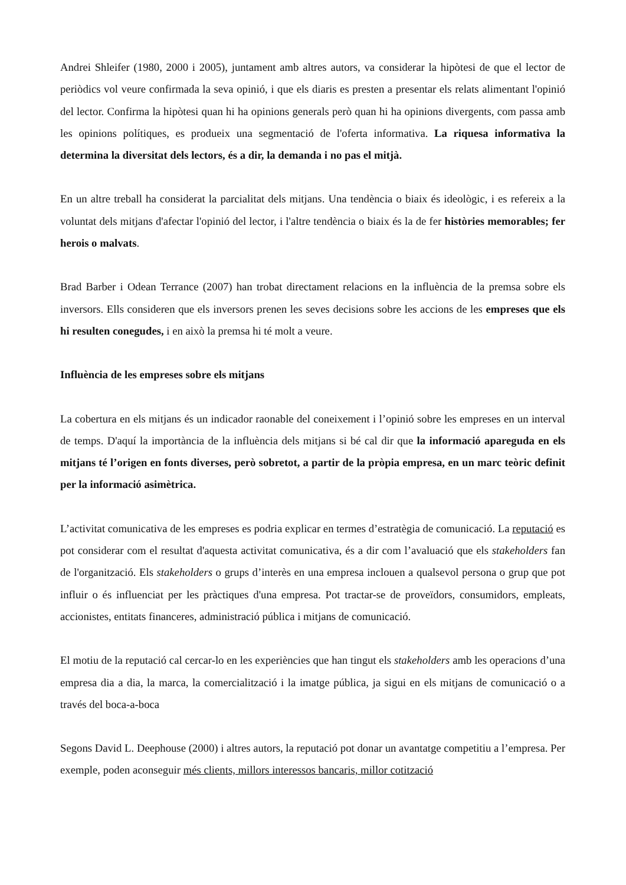Andrei Shleifer (1980, 2000 i 2005), juntament amb altres autors, va considerar la hipòtesi de que el lector de periòdics vol veure confirmada la seva opinió, i que els diaris es presten a presentar els relats alimentant l'opinió del lector. Confirma la hipòtesi quan hi ha opinions generals però quan hi ha opinions divergents, com passa amb les opinions polítiques, es produeix una segmentació de l'oferta informativa. La riquesa informativa la determina la diversitat dels lectors, és a dir, la demanda i no pas el mitjà.
En un altre treball ha considerat la parcialitat dels mitjans. Una tendència o biaix és ideològic, i es refereix a la voluntat dels mitjans d'afectar l'opinió del lector, i l'altre tendència o biaix és la de fer històries memorables; fer herois o malvats.
Brad Barber i Odean Terrance (2007) han trobat directament relacions en la influència de la premsa sobre els inversors. Ells consideren que els inversors prenen les seves decisions sobre les accions de les empreses que els hi resulten conegudes, i en això la premsa hi té molt a veure.
Influència de les empreses sobre els mitjans
La cobertura en els mitjans és un indicador raonable del coneixement i l’opinió sobre les empreses en un interval de temps. D'aquí la importància de la influència dels mitjans si bé cal dir que la informació apareguda en els mitjans té l’origen en fonts diverses, però sobretot, a partir de la pròpia empresa, en un marc teòric definit per la informació asimètrica.
L’activitat comunicativa de les empreses es podria explicar en termes d’estratègia de comunicació. La reputació es pot considerar com el resultat d'aquesta activitat comunicativa, és a dir com l’avaluació que els stakeholders fan de l'organització. Els stakeholders o grups d’interès en una empresa inclouen a qualsevol persona o grup que pot influir o és influenciat per les pràctiques d'una empresa. Pot tractar-se de proveïdors, consumidors, empleats, accionistes, entitats financeres, administració pública i mitjans de comunicació.
El motiu de la reputació cal cercar-lo en les experiències que han tingut els stakeholders amb les operacions d’una empresa dia a dia, la marca, la comercialització i la imatge pública, ja sigui en els mitjans de comunicació o a través del boca-a-boca
Segons David L. Deephouse (2000) i altres autors, la reputació pot donar un avantatge competitiu a l’empresa. Per exemple, poden aconseguir més clients, millors interessos bancaris, millor cotització